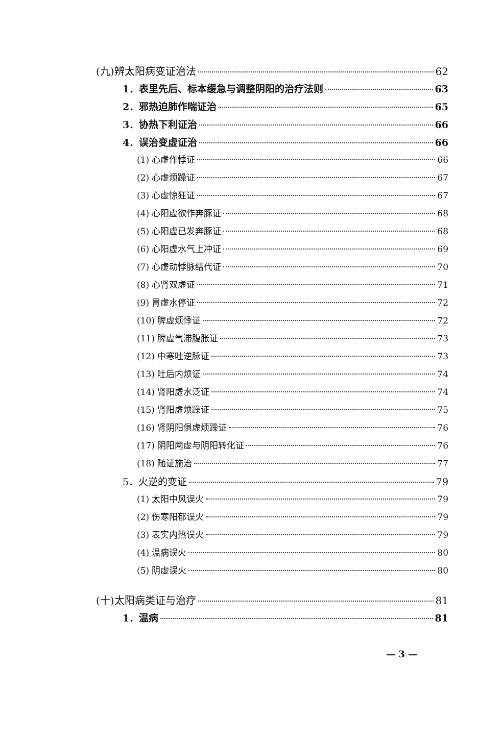(九)辨太阳病变证治法 62
1．表里先后、标本缓急与调整阴阳的治疗法则 63
2．邪热迫肺作喘证治 65
3．协热下利证治 66
4．误治变虚证治 66
(1) 心虚作悸证 66
(2) 心虚烦躁证 67
(3) 心虚惊狂证 67
(4) 心阳虚欲作奔豚证 68
(5) 心阳虚已发奔豚证 68
(6) 心阳虚水气上冲证 69
(7) 心虚动悸脉结代证 70
(8) 心肾双虚证 71
(9) 胃虚水停证 72
(10) 脾虚烦悸证 72
(11) 脾虚气滞腹胀证 73
(12) 中寒吐逆脉证 73
(13) 吐后内烦证 74
(14) 肾阳虚水泛证 74
(15) 肾阳虚烦躁证 75
(16) 肾阴阳俱虚烦躁证 76
(17) 阴阳两虚与阴阳转化证 76
(18) 随证施治 77
5．火逆的变证 79
(1) 太阳中风误火 79
(2) 伤寒阳郁误火 79
(3) 表实内热误火 79
(4) 温病误火 80
(5) 阴虚误火 80
(十)太阳病类证与治疗 81
1．温病 81
— 3 —